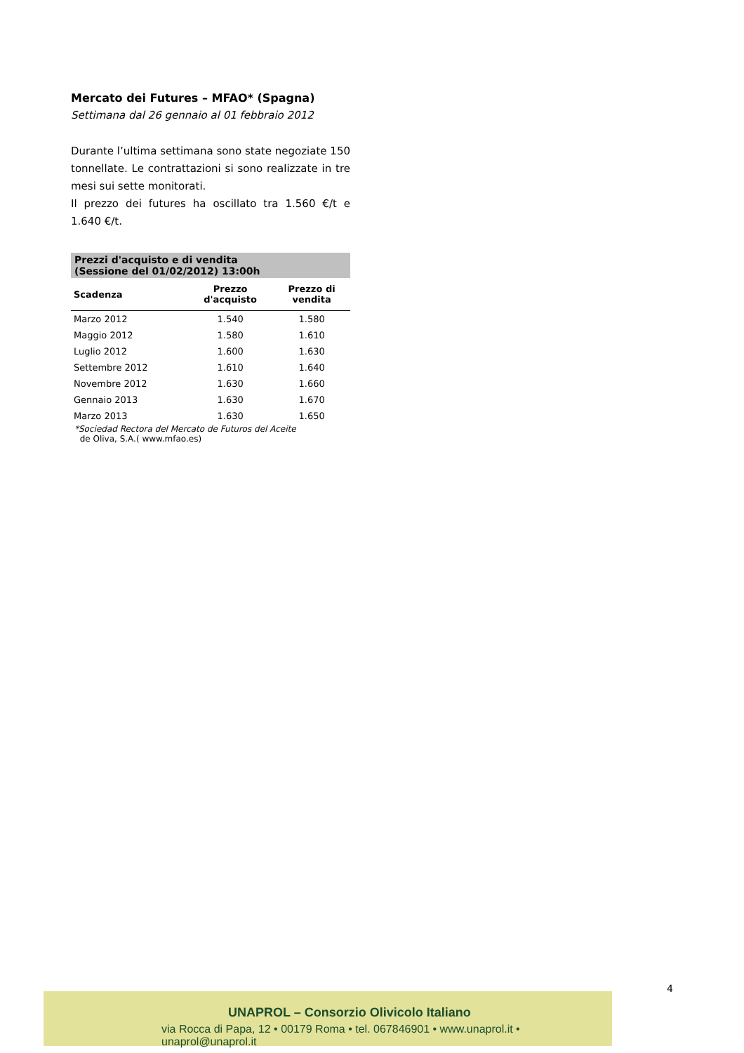Mercato dei Futures – MFAO* (Spagna)
Settimana dal 26 gennaio al 01 febbraio 2012
Durante l’ultima settimana sono state negoziate 150 tonnellate. Le contrattazioni si sono realizzate in tre mesi sui sette monitorati.
Il prezzo dei futures ha oscillato tra 1.560 €/t e 1.640 €/t.
| Prezzi d'acquisto e di vendita (Sessione del 01/02/2012) 13:00h | | |
| --- | --- | --- |
| Scadenza | Prezzo d'acquisto | Prezzo di vendita |
| Marzo 2012 | 1.540 | 1.580 |
| Maggio 2012 | 1.580 | 1.610 |
| Luglio 2012 | 1.600 | 1.630 |
| Settembre 2012 | 1.610 | 1.640 |
| Novembre 2012 | 1.630 | 1.660 |
| Gennaio 2013 | 1.630 | 1.670 |
| Marzo 2013 | 1.630 | 1.650 |
*Sociedad Rectora del Mercato de Futuros del Aceite
de Oliva, S.A.( www.mfao.es)
4
UNAPROL – Consorzio Olivicolo Italiano
via Rocca di Papa, 12 • 00179 Roma • tel. 067846901 • www.unaprol.it • unaprol@unaprol.it